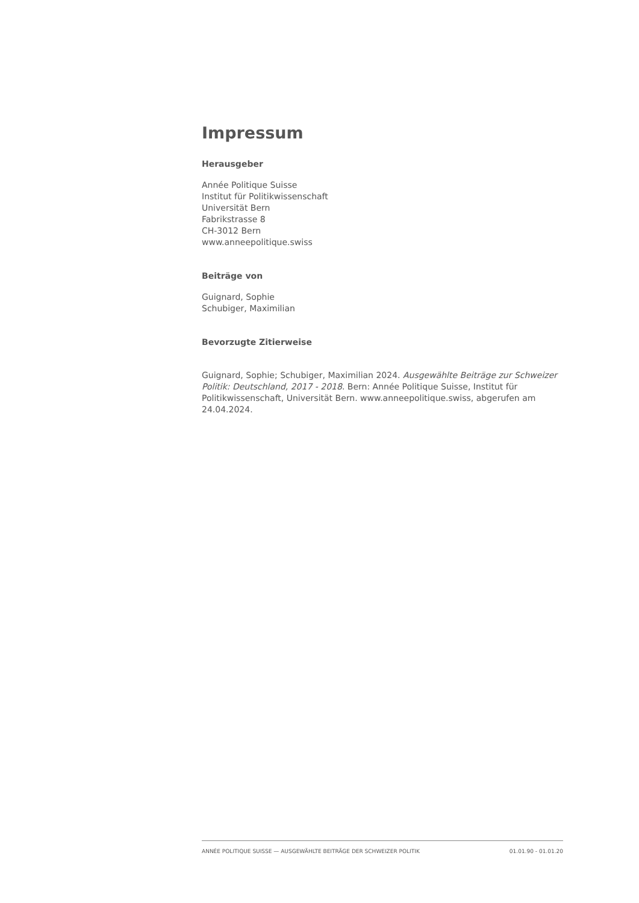Impressum
Herausgeber
Année Politique Suisse
Institut für Politikwissenschaft
Universität Bern
Fabrikstrasse 8
CH-3012 Bern
www.anneepolitique.swiss
Beiträge von
Guignard, Sophie
Schubiger, Maximilian
Bevorzugte Zitierweise
Guignard, Sophie; Schubiger, Maximilian 2024. Ausgewählte Beiträge zur Schweizer Politik: Deutschland, 2017 - 2018. Bern: Année Politique Suisse, Institut für Politikwissenschaft, Universität Bern. www.anneepolitique.swiss, abgerufen am 24.04.2024.
ANNÉE POLITIQUE SUISSE — AUSGEWÄHLTE BEITRÄGE DER SCHWEIZER POLITIK 01.01.90 - 01.01.20